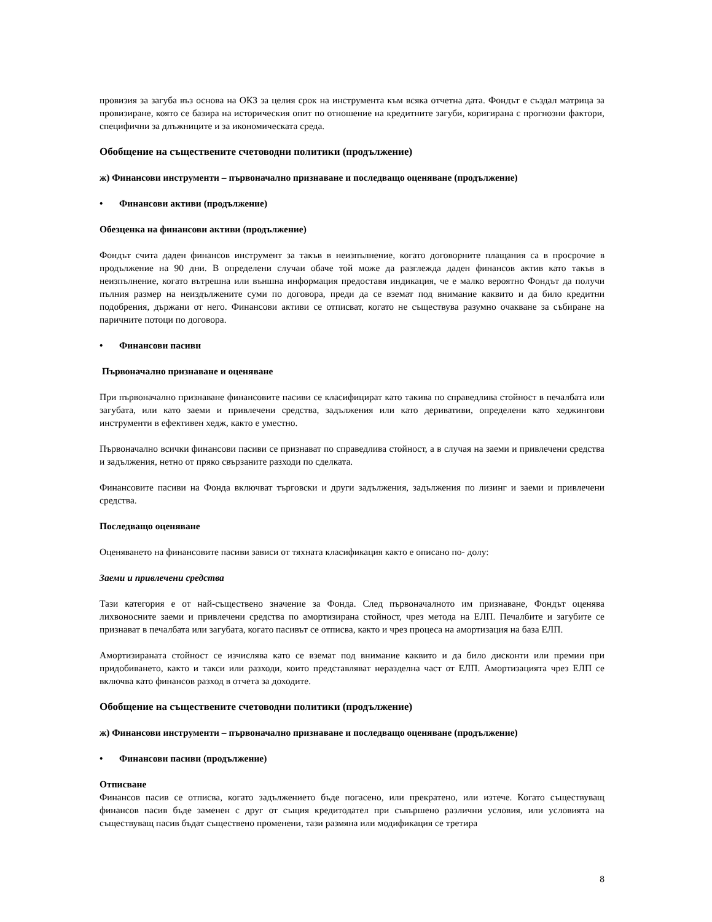провизия за загуба въз основа на ОКЗ за целия срок на инструмента към всяка отчетна дата. Фондът е създал матрица за провизиране, която се базира на историческия опит по отношение на кредитните загуби, коригирана с прогнозни фактори, специфични за длъжниците и за икономическата среда.
Обобщение на съществените счетоводни политики (продължение)
ж) Финансови инструменти – първоначално признаване и последващо оценяване (продължение)
• Финансови активи (продължение)
Обезценка на финансови активи (продължение)
Фондът счита даден финансов инструмент за такъв в неизпълнение, когато договорните плащания са в просрочие в продължение на 90 дни. В определени случаи обаче той може да разглежда даден финансов актив като такъв в неизпълнение, когато вътрешна или външна информация предоставя индикация, че е малко вероятно Фондът да получи пълния размер на неиздължените суми по договора, преди да се вземат под внимание каквито и да било кредитни подобрения, държани от него. Финансови активи се отписват, когато не съществува разумно очакване за събиране на паричните потоци по договора.
• Финансови пасиви
Първоначално признаване и оценяване
При първоначално признаване финансовите пасиви се класифицират като такива по справедлива стойност в печалбата или загубата, или като заеми и привлечени средства, задължения или като деривативи, определени като хеджингови инструменти в ефективен хедж, както е уместно.
Първоначално всички финансови пасиви се признават по справедлива стойност, а в случая на заеми и привлечени средства и задължения, нетно от пряко свързаните разходи по сделката.
Финансовите пасиви на Фонда включват търговски и други задължения, задължения по лизинг и заеми и привлечени средства.
Последващо оценяване
Оценяването на финансовите пасиви зависи от тяхната класификация както е описано по- долу:
Заеми и привлечени средства
Тази категория е от най-съществено значение за Фонда. След първоначалното им признаване, Фондът оценява лихвоносните заеми и привлечени средства по амортизирана стойност, чрез метода на ЕЛП. Печалбите и загубите се признават в печалбата или загубата, когато пасивът се отписва, както и чрез процеса на амортизация на база ЕЛП.
Амортизираната стойност се изчислява като се вземат под внимание каквито и да било дисконти или премии при придобиването, както и такси или разходи, които представляват неразделна част от ЕЛП. Амортизацията чрез ЕЛП се включва като финансов разход в отчета за доходите.
Обобщение на съществените счетоводни политики (продължение)
ж) Финансови инструменти – първоначално признаване и последващо оценяване (продължение)
• Финансови пасиви (продължение)
Отписване
Финансов пасив се отписва, когато задължението бъде погасено, или прекратено, или изтече. Когато съществуващ финансов пасив бъде заменен с друг от същия кредитодател при съвършено различни условия, или условията на съществуващ пасив бъдат съществено променени, тази размяна или модификация се третира
8